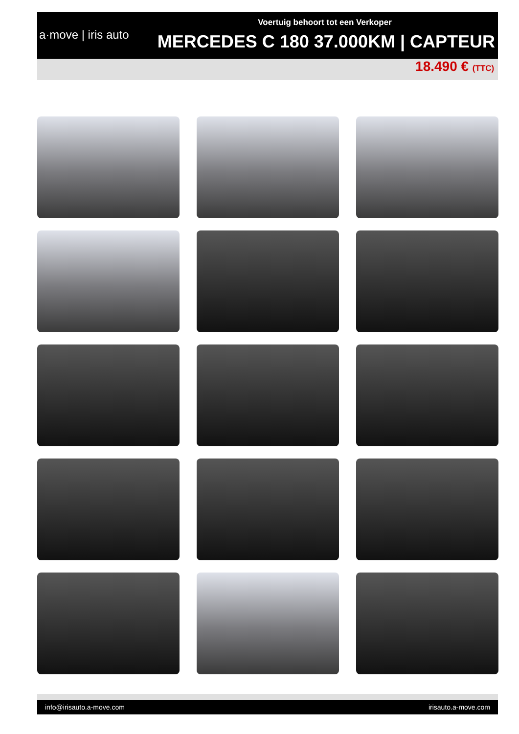a·move | iris auto
Voertuig behoort tot een Verkoper
MERCEDES C 180 37.000KM | CAPTEUR
18.490 € (TTC)
info@irisauto.a-move.com irisauto.a-move.com